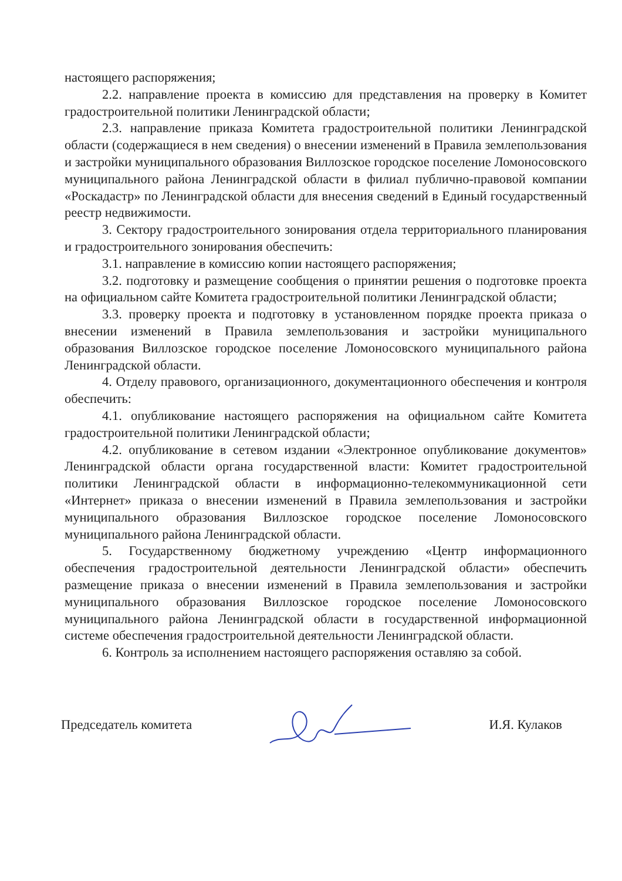настоящего распоряжения;
2.2. направление проекта в комиссию для представления на проверку в Комитет градостроительной политики Ленинградской области;
2.3. направление приказа Комитета градостроительной политики Ленинградской области (содержащиеся в нем сведения) о внесении изменений в Правила землепользования и застройки муниципального образования Виллозское городское поселение Ломоносовского муниципального района Ленинградской области в филиал публично-правовой компании «Роскадастр» по Ленинградской области для внесения сведений в Единый государственный реестр недвижимости.
3. Сектору градостроительного зонирования отдела территориального планирования и градостроительного зонирования обеспечить:
3.1. направление в комиссию копии настоящего распоряжения;
3.2. подготовку и размещение сообщения о принятии решения о подготовке проекта на официальном сайте Комитета градостроительной политики Ленинградской области;
3.3. проверку проекта и подготовку в установленном порядке проекта приказа о внесении изменений в Правила землепользования и застройки муниципального образования Виллозское городское поселение Ломоносовского муниципального района Ленинградской области.
4. Отделу правового, организационного, документационного обеспечения и контроля обеспечить:
4.1. опубликование настоящего распоряжения на официальном сайте Комитета градостроительной политики Ленинградской области;
4.2. опубликование в сетевом издании «Электронное опубликование документов» Ленинградской области органа государственной власти: Комитет градостроительной политики Ленинградской области в информационно-телекоммуникационной сети «Интернет» приказа о внесении изменений в Правила землепользования и застройки муниципального образования Виллозское городское поселение Ломоносовского муниципального района Ленинградской области.
5. Государственному бюджетному учреждению «Центр информационного обеспечения градостроительной деятельности Ленинградской области» обеспечить размещение приказа о внесении изменений в Правила землепользования и застройки муниципального образования Виллозское городское поселение Ломоносовского муниципального района Ленинградской области в государственной информационной системе обеспечения градостроительной деятельности Ленинградской области.
6. Контроль за исполнением настоящего распоряжения оставляю за собой.
Председатель комитета И.Я. Кулаков